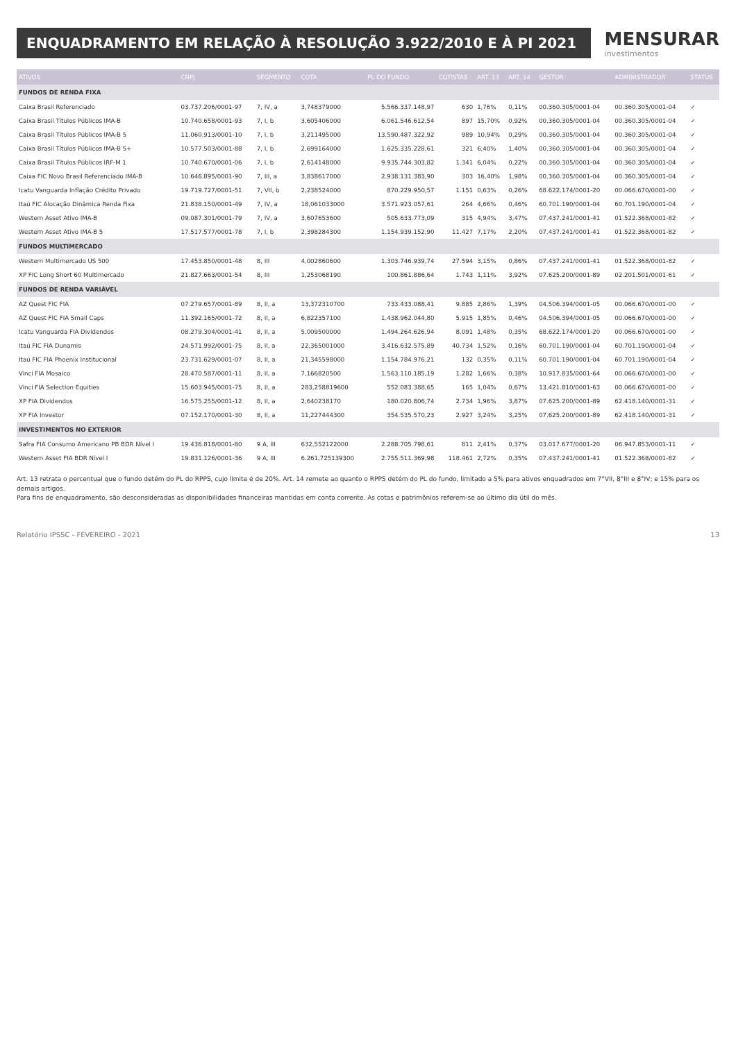ENQUADRAMENTO EM RELAÇÃO À RESOLUÇÃO 3.922/2010 E À PI 2021
MENSURAR
investimentos
| ATIVOS | CNPJ | SEGMENTO | COTA | PL DO FUNDO | COTISTAS | ART. 13 | ART. 14 | GESTOR | ADMINISTRADOR | STATUS |
| --- | --- | --- | --- | --- | --- | --- | --- | --- | --- | --- |
| FUNDOS DE RENDA FIXA | | | | | | | | | | |
| Caixa Brasil Referenciado | 03.737.206/0001-97 | 7, IV, a | 3,748379000 | 5.566.337.148,97 | 630 | 1,76% | 0,11% | 00.360.305/0001-04 | 00.360.305/0001-04 | ✓ |
| Caixa Brasil Títulos Públicos IMA-B | 10.740.658/0001-93 | 7, I, b | 3,605406000 | 6.061.546.612,54 | 897 | 15,70% | 0,92% | 00.360.305/0001-04 | 00.360.305/0001-04 | ✓ |
| Caixa Brasil Títulos Públicos IMA-B 5 | 11.060.913/0001-10 | 7, I, b | 3,211495000 | 13.590.487.322,92 | 989 | 10,94% | 0,29% | 00.360.305/0001-04 | 00.360.305/0001-04 | ✓ |
| Caixa Brasil Títulos Públicos IMA-B 5+ | 10.577.503/0001-88 | 7, I, b | 2,699164000 | 1.625.335.228,61 | 321 | 6,40% | 1,40% | 00.360.305/0001-04 | 00.360.305/0001-04 | ✓ |
| Caixa Brasil Títulos Públicos IRF-M 1 | 10.740.670/0001-06 | 7, I, b | 2,614148000 | 9.935.744.303,82 | 1.341 | 6,04% | 0,22% | 00.360.305/0001-04 | 00.360.305/0001-04 | ✓ |
| Caixa FIC Novo Brasil Referenciado IMA-B | 10.646.895/0001-90 | 7, III, a | 3,838617000 | 2.938.131.383,90 | 303 | 16,40% | 1,98% | 00.360.305/0001-04 | 00.360.305/0001-04 | ✓ |
| Icatu Vanguarda Inflação Crédito Privado | 19.719.727/0001-51 | 7, VII, b | 2,238524000 | 870.229.950,57 | 1.151 | 0,63% | 0,26% | 68.622.174/0001-20 | 00.066.670/0001-00 | ✓ |
| Itaú FIC Alocação Dinâmica Renda Fixa | 21.838.150/0001-49 | 7, IV, a | 18,061033000 | 3.571.923.057,61 | 264 | 4,66% | 0,46% | 60.701.190/0001-04 | 60.701.190/0001-04 | ✓ |
| Western Asset Ativo IMA-B | 09.087.301/0001-79 | 7, IV, a | 3,607653600 | 505.633.773,09 | 315 | 4,94% | 3,47% | 07.437.241/0001-41 | 01.522.368/0001-82 | ✓ |
| Western Asset Ativo IMA-B 5 | 17.517.577/0001-78 | 7, I, b | 2,398284300 | 1.154.939.152,90 | 11.427 | 7,17% | 2,20% | 07.437.241/0001-41 | 01.522.368/0001-82 | ✓ |
| FUNDOS MULTIMERCADO | | | | | | | | | | |
| Western Multimercado US 500 | 17.453.850/0001-48 | 8, III | 4,002860600 | 1.303.746.939,74 | 27.594 | 3,15% | 0,86% | 07.437.241/0001-41 | 01.522.368/0001-82 | ✓ |
| XP FIC Long Short 60 Multimercado | 21.827.663/0001-54 | 8, III | 1,253068190 | 100.861.886,64 | 1.743 | 1,11% | 3,92% | 07.625.200/0001-89 | 02.201.501/0001-61 | ✓ |
| FUNDOS DE RENDA VARIÁVEL | | | | | | | | | | |
| AZ Quest FIC FIA | 07.279.657/0001-89 | 8, II, a | 13,372310700 | 733.433.088,41 | 9.885 | 2,86% | 1,39% | 04.506.394/0001-05 | 00.066.670/0001-00 | ✓ |
| AZ Quest FIC FIA Small Caps | 11.392.165/0001-72 | 8, II, a | 6,822357100 | 1.438.962.044,80 | 5.915 | 1,85% | 0,46% | 04.506.394/0001-05 | 00.066.670/0001-00 | ✓ |
| Icatu Vanguarda FIA Dividendos | 08.279.304/0001-41 | 8, II, a | 5,009500000 | 1.494.264.626,94 | 8.091 | 1,48% | 0,35% | 68.622.174/0001-20 | 00.066.670/0001-00 | ✓ |
| Itaú FIC FIA Dunamis | 24.571.992/0001-75 | 8, II, a | 22,365001000 | 3.416.632.575,89 | 40.734 | 1,52% | 0,16% | 60.701.190/0001-04 | 60.701.190/0001-04 | ✓ |
| Itaú FIC FIA Phoenix Institucional | 23.731.629/0001-07 | 8, II, a | 21,345598000 | 1.154.784.976,21 | 132 | 0,35% | 0,11% | 60.701.190/0001-04 | 60.701.190/0001-04 | ✓ |
| Vinci FIA Mosaico | 28.470.587/0001-11 | 8, II, a | 7,166820500 | 1.563.110.185,19 | 1.282 | 1,66% | 0,38% | 10.917.835/0001-64 | 00.066.670/0001-00 | ✓ |
| Vinci FIA Selection Equities | 15.603.945/0001-75 | 8, II, a | 283,258819600 | 552.083.388,65 | 165 | 1,04% | 0,67% | 13.421.810/0001-63 | 00.066.670/0001-00 | ✓ |
| XP FIA Dividendos | 16.575.255/0001-12 | 8, II, a | 2,640238170 | 180.020.806,74 | 2.734 | 1,96% | 3,87% | 07.625.200/0001-89 | 62.418.140/0001-31 | ✓ |
| XP FIA Investor | 07.152.170/0001-30 | 8, II, a | 11,227444300 | 354.535.570,23 | 2.927 | 3,24% | 3,25% | 07.625.200/0001-89 | 62.418.140/0001-31 | ✓ |
| INVESTIMENTOS NO EXTERIOR | | | | | | | | | | |
| Safra FIA Consumo Americano PB BDR Nível I | 19.436.818/0001-80 | 9 A, III | 632,552122000 | 2.288.705.798,61 | 811 | 2,41% | 0,37% | 03.017.677/0001-20 | 06.947.853/0001-11 | ✓ |
| Western Asset FIA BDR Nível I | 19.831.126/0001-36 | 9 A, III | 6.261,725139300 | 2.755.511.369,98 | 118.461 | 2,72% | 0,35% | 07.437.241/0001-41 | 01.522.368/0001-82 | ✓ |
Art. 13 retrata o percentual que o fundo detém do PL do RPPS, cujo limite é de 20%. Art. 14 remete ao quanto o RPPS detém do PL do fundo, limitado a 5% para ativos enquadrados em 7°VII, 8°III e 8°IV; e 15% para os demais artigos.
Para fins de enquadramento, são desconsideradas as disponibilidades financeiras mantidas em conta corrente. As cotas e patrimônios referem-se ao último dia útil do mês.
Relatório IPSSC - FEVEREIRO - 2021 13